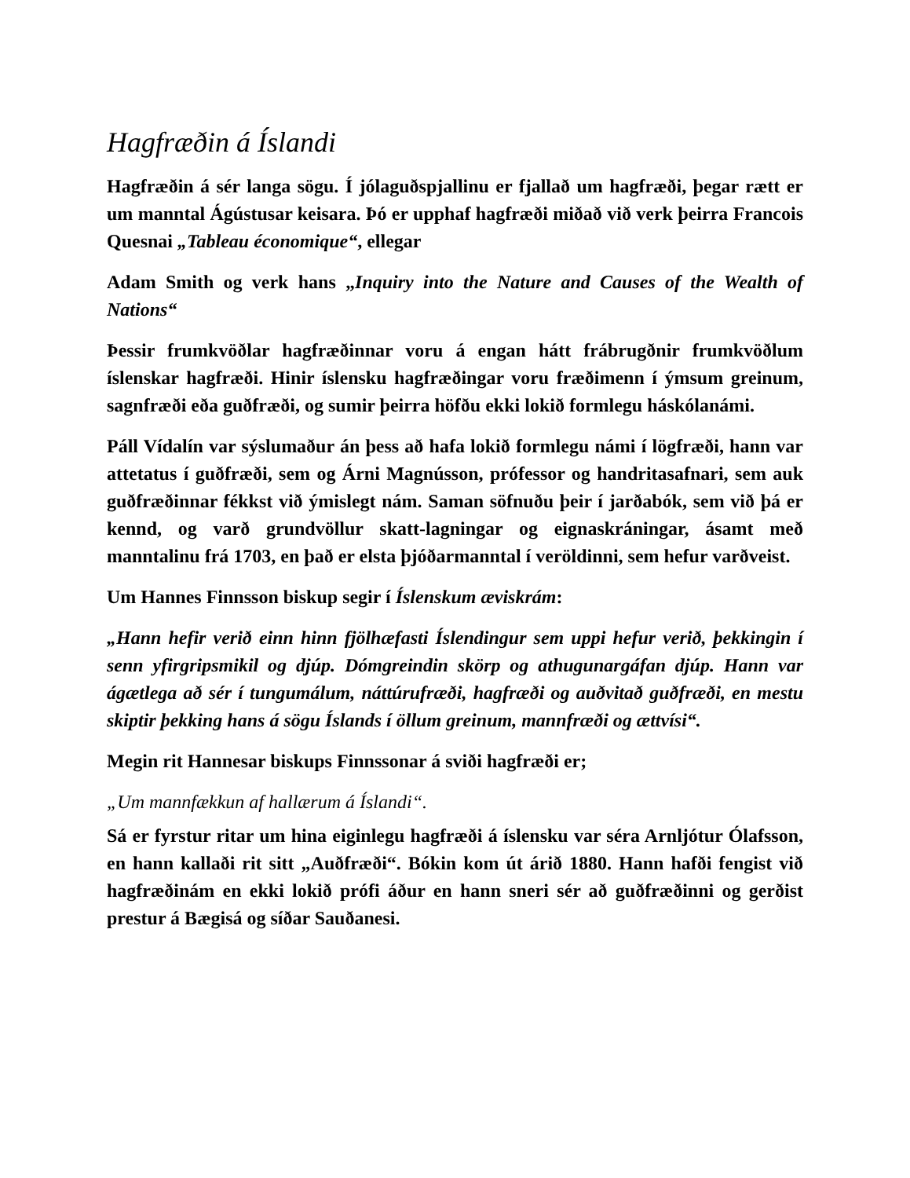Hagfræðin á Íslandi
Hagfræðin á sér langa sögu. Í jólaguðspjallinu er fjallað um hagfræði, þegar rætt er um manntal Ágústusar keisara. Þó er upphaf hagfræði miðað við verk þeirra Francois Quesnai „Tableau économique“, ellegar
Adam Smith og verk hans „Inquiry into the Nature and Causes of the Wealth of Nations“
Þessir frumkvöðlar hagfræðinnar voru á engan hátt frábrugðnir frumkvöðlum íslenskar hagfræði. Hinir íslensku hagfræðingar voru fræðimenn í ýmsum greinum, sagnfræði eða guðfræði, og sumir þeirra höfðu ekki lokið formlegu háskólanámi.
Páll Vídalín var sýslumaður án þess að hafa lokið formlegu námi í lögfræði, hann var attetatus í guðfræði, sem og Árni Magnússon, prófessor og handritasafnari, sem auk guðfræðinnar fékkst við ýmislegt nám. Saman söfnuðu þeir í jarðabók, sem við þá er kennd, og varð grundvöllur skatt-lagningar og eignaskráningar, ásamt með manntalinu frá 1703, en það er elsta þjóðarmanntal í veröldinni, sem hefur varðveist.
Um Hannes Finnsson biskup segir í Íslenskum æviskrám:
„Hann hefir verið einn hinn fjölhæfasti Íslendingur sem uppi hefur verið, þekkingin í senn yfirgripsmikil og djúp. Dómgreindin skörp og athugunargáfan djúp. Hann var ágætlega að sér í tungumálum, náttúrufræði, hagfræði og auðvitað guðfræði, en mestu skiptir þekking hans á sögu Íslands í öllum greinum, mannfræði og ættvísi“.
Megin rit Hannesar biskups Finnssonar á sviði hagfræði er;
„Um mannfækkun af hallærum á Íslandi“.
Sá er fyrstur ritar um hina eiginlegu hagfræði á íslensku var séra Arnljótur Ólafsson, en hann kallaði rit sitt „Auðfræði“. Bókin kom út árið 1880. Hann hafði fengist við hagfræðinám en ekki lokið prófi áður en hann sneri sér að guðfræðinni og gerðist prestur á Bægisá og síðar Sauðanesi.